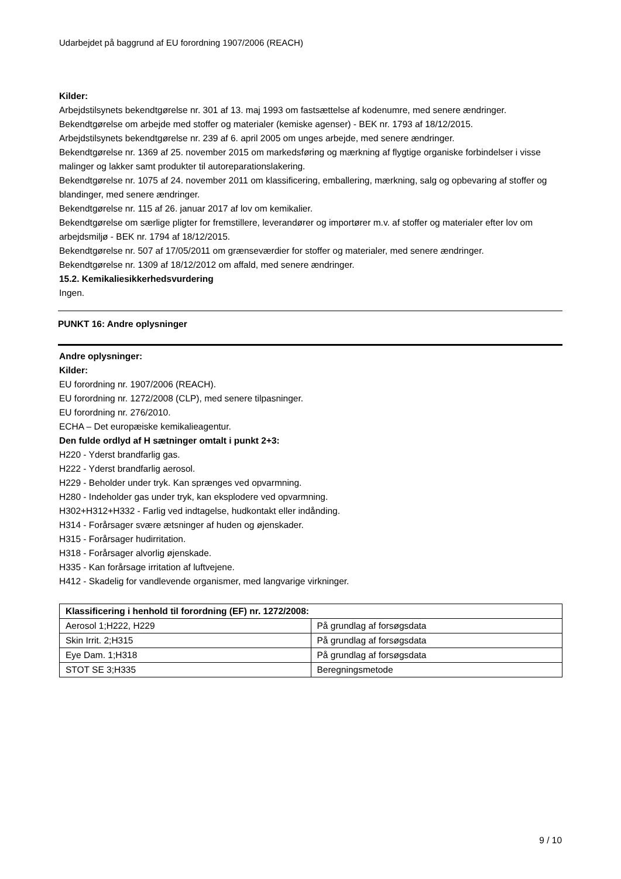Udarbejdet på baggrund af EU forordning 1907/2006 (REACH)
Kilder:
Arbejdstilsynets bekendtgørelse nr. 301 af 13. maj 1993 om fastsættelse af kodenumre, med senere ændringer.
Bekendtgørelse om arbejde med stoffer og materialer (kemiske agenser) - BEK nr. 1793 af 18/12/2015.
Arbejdstilsynets bekendtgørelse nr. 239 af 6. april 2005 om unges arbejde, med senere ændringer.
Bekendtgørelse nr. 1369 af 25. november 2015 om markedsføring og mærkning af flygtige organiske forbindelser i visse malinger og lakker samt produkter til autoreparationslakering.
Bekendtgørelse nr. 1075 af 24. november 2011 om klassificering, emballering, mærkning, salg og opbevaring af stoffer og blandinger, med senere ændringer.
Bekendtgørelse nr. 115 af 26. januar 2017 af lov om kemikalier.
Bekendtgørelse om særlige pligter for fremstillere, leverandører og importører m.v. af stoffer og materialer efter lov om arbejdsmiljø - BEK nr. 1794 af 18/12/2015.
Bekendtgørelse nr. 507 af 17/05/2011 om grænseværdier for stoffer og materialer, med senere ændringer.
Bekendtgørelse nr. 1309 af 18/12/2012 om affald, med senere ændringer.
15.2. Kemikaliesikkerhedsvurdering
Ingen.
PUNKT 16: Andre oplysninger
Andre oplysninger:
Kilder:
EU forordning nr. 1907/2006 (REACH).
EU forordning nr. 1272/2008 (CLP), med senere tilpasninger.
EU forordning nr. 276/2010.
ECHA – Det europæiske kemikalieagentur.
Den fulde ordlyd af H sætninger omtalt i punkt 2+3:
H220 - Yderst brandfarlig gas.
H222 - Yderst brandfarlig aerosol.
H229 - Beholder under tryk. Kan sprænges ved opvarmning.
H280 - Indeholder gas under tryk, kan eksplodere ved opvarmning.
H302+H312+H332 - Farlig ved indtagelse, hudkontakt eller indånding.
H314 - Forårsager svære ætsninger af huden og øjenskader.
H315 - Forårsager hudirritation.
H318 - Forårsager alvorlig øjenskade.
H335 - Kan forårsage irritation af luftvejene.
H412 - Skadelig for vandlevende organismer, med langvarige virkninger.
| Klassificering i henhold til forordning (EF) nr. 1272/2008: | |
| --- | --- |
| Aerosol 1;H222, H229 | På grundlag af forsøgsdata |
| Skin Irrit. 2;H315 | På grundlag af forsøgsdata |
| Eye Dam. 1;H318 | På grundlag af forsøgsdata |
| STOT SE 3;H335 | Beregningsmetode |
9 / 10